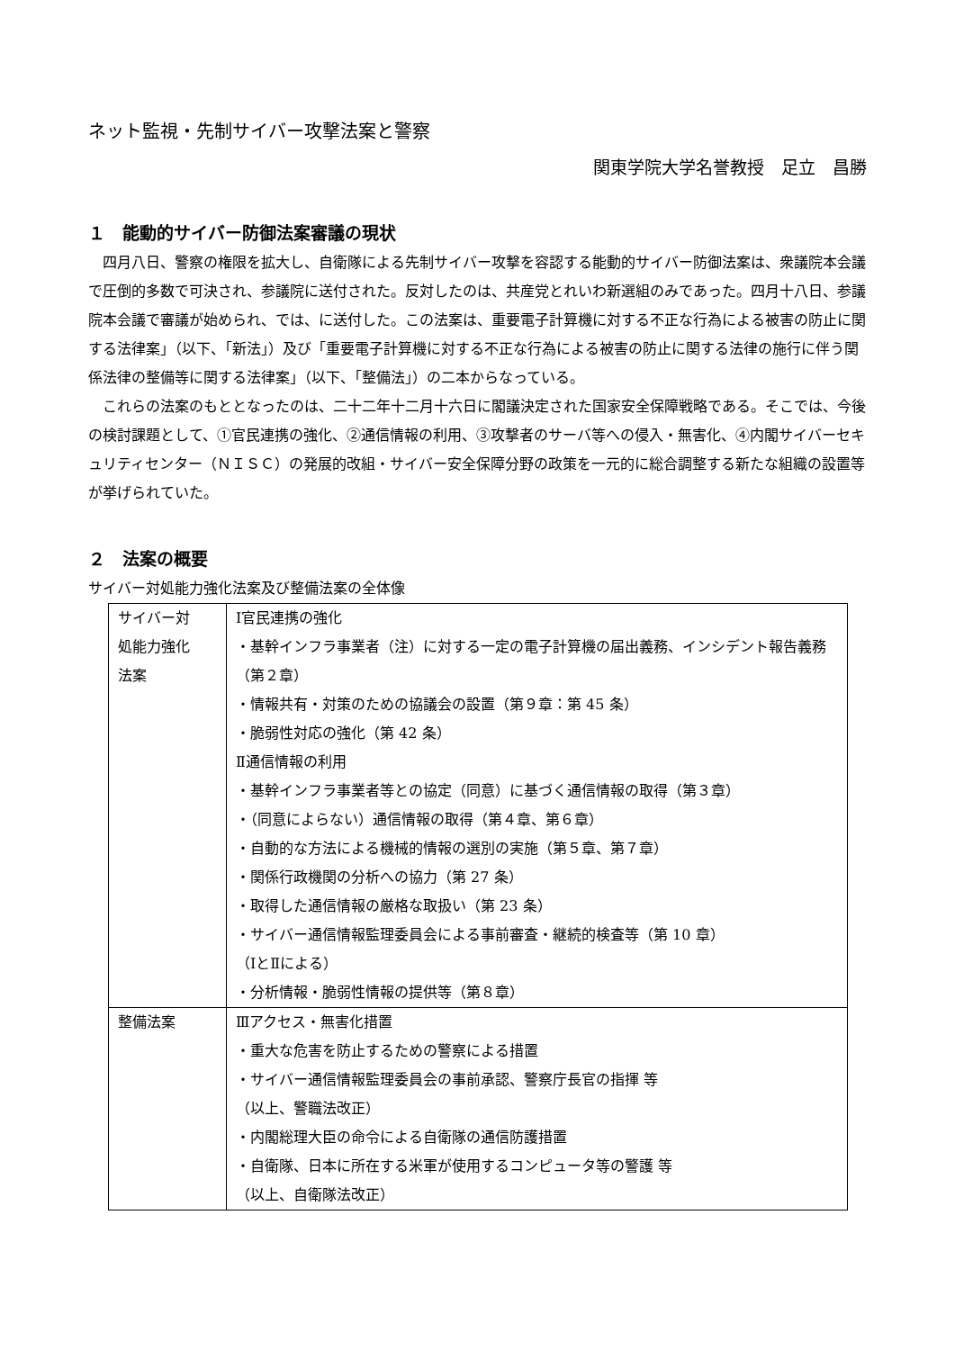ネット監視・先制サイバー攻撃法案と警察
関東学院大学名誉教授　足立　昌勝
１　能動的サイバー防御法案審議の現状
四月八日、警察の権限を拡大し、自衛隊による先制サイバー攻撃を容認する能動的サイバー防御法案は、衆議院本会議で圧倒的多数で可決され、参議院に送付された。反対したのは、共産党とれいわ新選組のみであった。四月十八日、参議院本会議で審議が始められ、では、に送付した。この法案は、重要電子計算機に対する不正な行為による被害の防止に関する法律案」（以下、「新法」）及び「重要電子計算機に対する不正な行為による被害の防止に関する法律の施行に伴う関係法律の整備等に関する法律案」（以下、「整備法」）の二本からなっている。
これらの法案のもととなったのは、二十二年十二月十六日に閣議決定された国家安全保障戦略である。そこでは、今後の検討課題として、①官民連携の強化、②通信情報の利用、③攻撃者のサーバ等への侵入・無害化、④内閣サイバーセキュリティセンター（ＮＩＳＣ）の発展的改組・サイバー安全保障分野の政策を一元的に総合調整する新たな組織の設置等が挙げられていた。
２　法案の概要
サイバー対処能力強化法案及び整備法案の全体像
| サイバー対 処能力強化 法案 | Ⅰ官民連携の強化 ・基幹インフラ事業者（注）に対する一定の電子計算機の届出義務、インシデント報告義務（第２章） ・情報共有・対策のための協議会の設置（第９章：第 45 条） ・脆弱性対応の強化（第 42 条） Ⅱ通信情報の利用 ・基幹インフラ事業者等との協定（同意）に基づく通信情報の取得（第３章） ・（同意によらない）通信情報の取得（第４章、第６章） ・自動的な方法による機械的情報の選別の実施（第５章、第７章） ・関係行政機関の分析への協力（第 27 条） ・取得した通信情報の厳格な取扱い（第 23 条） ・サイバー通信情報監理委員会による事前審査・継続的検査等（第 10 章） （ⅠとⅡによる） ・分析情報・脆弱性情報の提供等（第８章） |
| 整備法案 | Ⅲアクセス・無害化措置 ・重大な危害を防止するための警察による措置 ・サイバー通信情報監理委員会の事前承認、警察庁長官の指揮 等 （以上、警職法改正） ・内閣総理大臣の命令による自衛隊の通信防護措置 ・自衛隊、日本に所在する米軍が使用するコンピュータ等の警護 等 （以上、自衛隊法改正） |